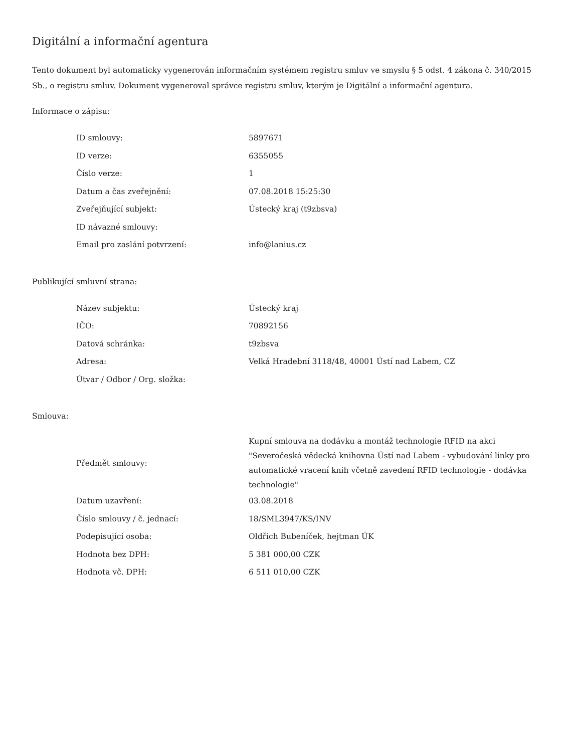Digitální a informační agentura
Tento dokument byl automaticky vygenerován informačním systémem registru smluv ve smyslu § 5 odst. 4 zákona č. 340/2015 Sb., o registru smluv. Dokument vygeneroval správce registru smluv, kterým je Digitální a informační agentura.
Informace o zápisu:
| ID smlouvy: | 5897671 |
| ID verze: | 6355055 |
| Číslo verze: | 1 |
| Datum a čas zveřejnění: | 07.08.2018 15:25:30 |
| Zveřejňující subjekt: | Ústecký kraj (t9zbsva) |
| ID návazné smlouvy: | |
| Email pro zaslání potvrzení: | info@lanius.cz |
Publikující smluvní strana:
| Název subjektu: | Ústecký kraj |
| IČO: | 70892156 |
| Datová schránka: | t9zbsva |
| Adresa: | Velká Hradební 3118/48, 40001 Ústí nad Labem, CZ |
| Útvar / Odbor / Org. složka: | |
Smlouva:
| Předmět smlouvy: | Kupní smlouva na dodávku a montáž technologie RFID na akci "Severočeská vědecká knihovna Ústí nad Labem - vybudování linky pro automatické vracení knih včetně zavedení RFID technologie - dodávka technologie" |
| Datum uzavření: | 03.08.2018 |
| Číslo smlouvy / č. jednací: | 18/SML3947/KS/INV |
| Podepisující osoba: | Oldřich Bubeníček, hejtman ÚK |
| Hodnota bez DPH: | 5 381 000,00 CZK |
| Hodnota vč. DPH: | 6 511 010,00 CZK |